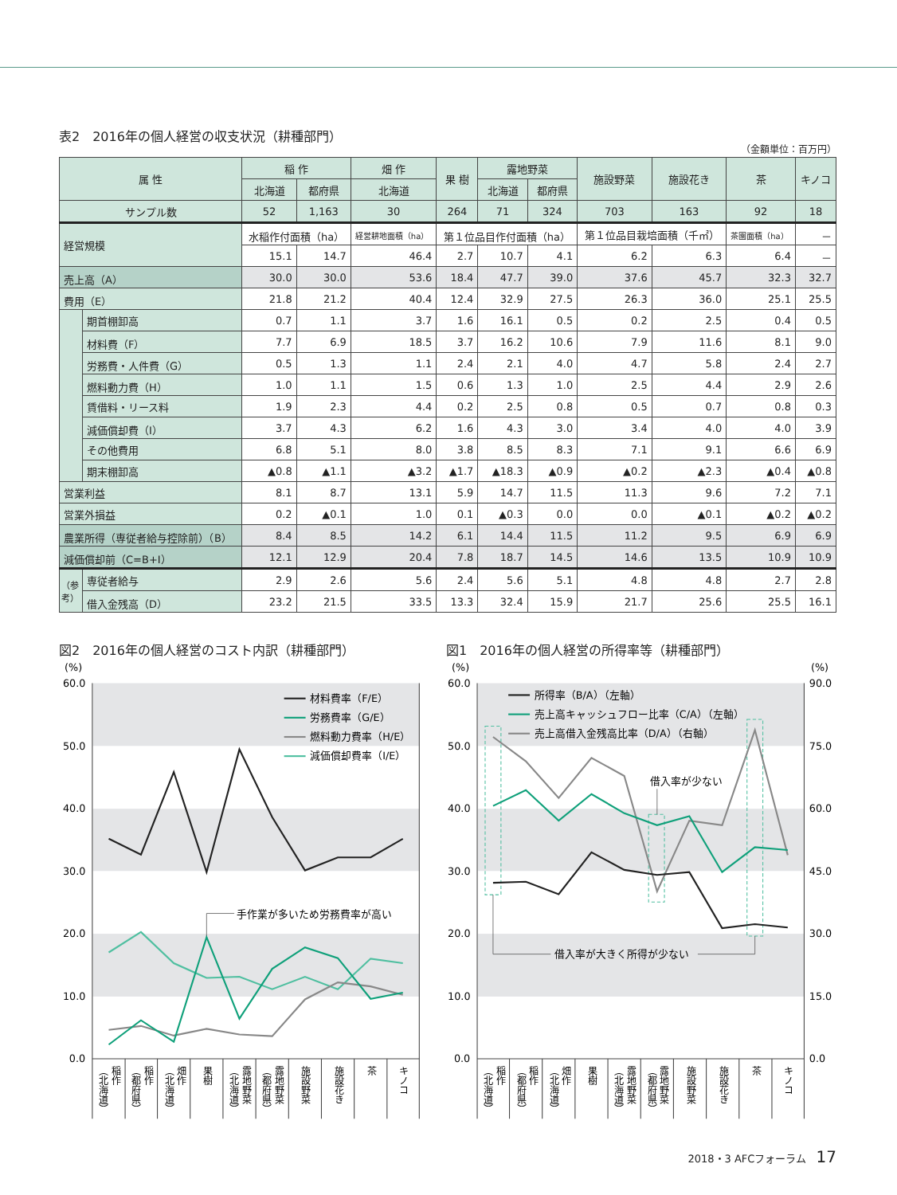表2　2016年の個人経営の収支状況（耕種部門）
（金額単位：百万円）
| 属 性 | | 稲 作 | | 畑 作 | 果 樹 | 露地野菜 | | 施設野菜 | 施設花き | 茶 | キノコ |
| --- | --- | --- | --- | --- | --- | --- | --- | --- | --- | --- | --- |
| | | 北海道 | 都府県 | 北海道 | | 北海道 | 都府県 | | | | |
| サンプル数 | | 52 | 1,163 | 30 | 264 | 71 | 324 | 703 | 163 | 92 | 18 |
| 経営規模 | | 水稲作付面積（ha） | | 経営耕地面積（ha） | 第１位品目作付面積（ha） | | | 第１位品目栽培面積（千㎡） | | 茶園面積（ha） | － |
| | | 15.1 | 14.7 | 46.4 | 2.7 | 10.7 | 4.1 | 6.2 | 6.3 | 6.4 | － |
| 売上高（A） | | 30.0 | 30.0 | 53.6 | 18.4 | 47.7 | 39.0 | 37.6 | 45.7 | 32.3 | 32.7 |
| 費用（E） | | 21.8 | 21.2 | 40.4 | 12.4 | 32.9 | 27.5 | 26.3 | 36.0 | 25.1 | 25.5 |
| | 期首棚卸高 | 0.7 | 1.1 | 3.7 | 1.6 | 16.1 | 0.5 | 0.2 | 2.5 | 0.4 | 0.5 |
| | 材料費（F） | 7.7 | 6.9 | 18.5 | 3.7 | 16.2 | 10.6 | 7.9 | 11.6 | 8.1 | 9.0 |
| | 労務費・人件費（G） | 0.5 | 1.3 | 1.1 | 2.4 | 2.1 | 4.0 | 4.7 | 5.8 | 2.4 | 2.7 |
| | 燃料動力費（H） | 1.0 | 1.1 | 1.5 | 0.6 | 1.3 | 1.0 | 2.5 | 4.4 | 2.9 | 2.6 |
| | 賃借料・リース料 | 1.9 | 2.3 | 4.4 | 0.2 | 2.5 | 0.8 | 0.5 | 0.7 | 0.8 | 0.3 |
| | 減価償却費（I） | 3.7 | 4.3 | 6.2 | 1.6 | 4.3 | 3.0 | 3.4 | 4.0 | 4.0 | 3.9 |
| | その他費用 | 6.8 | 5.1 | 8.0 | 3.8 | 8.5 | 8.3 | 7.1 | 9.1 | 6.6 | 6.9 |
| | 期末棚卸高 | ▲0.8 | ▲1.1 | ▲3.2 | ▲1.7 | ▲18.3 | ▲0.9 | ▲0.2 | ▲2.3 | ▲0.4 | ▲0.8 |
| 営業利益 | | 8.1 | 8.7 | 13.1 | 5.9 | 14.7 | 11.5 | 11.3 | 9.6 | 7.2 | 7.1 |
| 営業外損益 | | 0.2 | ▲0.1 | 1.0 | 0.1 | ▲0.3 | 0.0 | 0.0 | ▲0.1 | ▲0.2 | ▲0.2 |
| 農業所得（専従者給与控除前）（B） | | 8.4 | 8.5 | 14.2 | 6.1 | 14.4 | 11.5 | 11.2 | 9.5 | 6.9 | 6.9 |
| 減価償却前（C=B+I） | | 12.1 | 12.9 | 20.4 | 7.8 | 18.7 | 14.5 | 14.6 | 13.5 | 10.9 | 10.9 |
| （参考） | 専従者給与 | 2.9 | 2.6 | 5.6 | 2.4 | 5.6 | 5.1 | 4.8 | 4.8 | 2.7 | 2.8 |
| | 借入金残高（D） | 23.2 | 21.5 | 33.5 | 13.3 | 32.4 | 15.9 | 21.7 | 25.6 | 25.5 | 16.1 |
図2　2016年の個人経営のコスト内訳（耕種部門）
(%)
60.0
50.0
40.0
30.0
20.0
10.0
0.0
手作業が多いため労務費率が高い
材料費率（F/E）
労務費率（G/E）
燃料動力費率（H/E）
減価償却費率（I/E）
稲作
（北海道）
稲作
（都府県）
畑作
（北海道）
果樹
露地野菜
（北海道）
露地野菜
（都府県）
施設野菜
施設花き
茶
キノコ
図1　2016年の個人経営の所得率等（耕種部門）
(%)
(%)
60.0
50.0
40.0
30.0
20.0
10.0
0.0
90.0
75.0
60.0
45.0
30.0
15.0
0.0
借入率が大きく所得が少ない
借入率が少ない
所得率（B/A）（左軸）
売上高キャッシュフロー比率（C/A）（左軸）
売上高借入金残高比率（D/A）（右軸）
稲作
（北海道）
稲作
（都府県）
畑作
（北海道）
果樹
露地野菜
（北海道）
露地野菜
（都府県）
施設野菜
施設花き
茶
キノコ
2018・3 AFCフォーラム 17